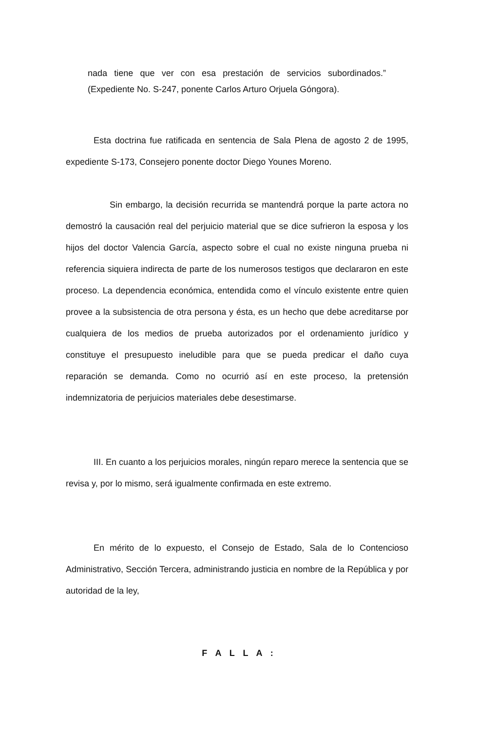nada tiene que ver con esa prestación de servicios subordinados.”
(Expediente No. S-247, ponente Carlos Arturo Orjuela Góngora).
Esta doctrina fue ratificada en sentencia de Sala Plena de agosto 2 de 1995, expediente S-173, Consejero ponente doctor Diego Younes Moreno.
Sin embargo, la decisión recurrida se mantendrá porque la parte actora no demostró la causación real del perjuicio material que se dice sufrieron la esposa y los hijos del doctor Valencia García, aspecto sobre el cual no existe ninguna prueba ni referencia siquiera indirecta de parte de los numerosos testigos que declararon en este proceso. La dependencia económica, entendida como el vínculo existente entre quien provee a la subsistencia de otra persona y ésta, es un hecho que debe acreditarse por cualquiera de los medios de prueba autorizados por el ordenamiento jurídico y constituye el presupuesto ineludible para que se pueda predicar el daño cuya reparación se demanda. Como no ocurrió así en este proceso, la pretensión indemnizatoria de perjuicios materiales debe desestimarse.
III. En cuanto a los perjuicios morales, ningún reparo merece la sentencia que se revisa y, por lo mismo, será igualmente confirmada en este extremo.
En mérito de lo expuesto, el Consejo de Estado, Sala de lo Contencioso Administrativo, Sección Tercera, administrando justicia en nombre de la República y por autoridad de la ley,
F A L L A :